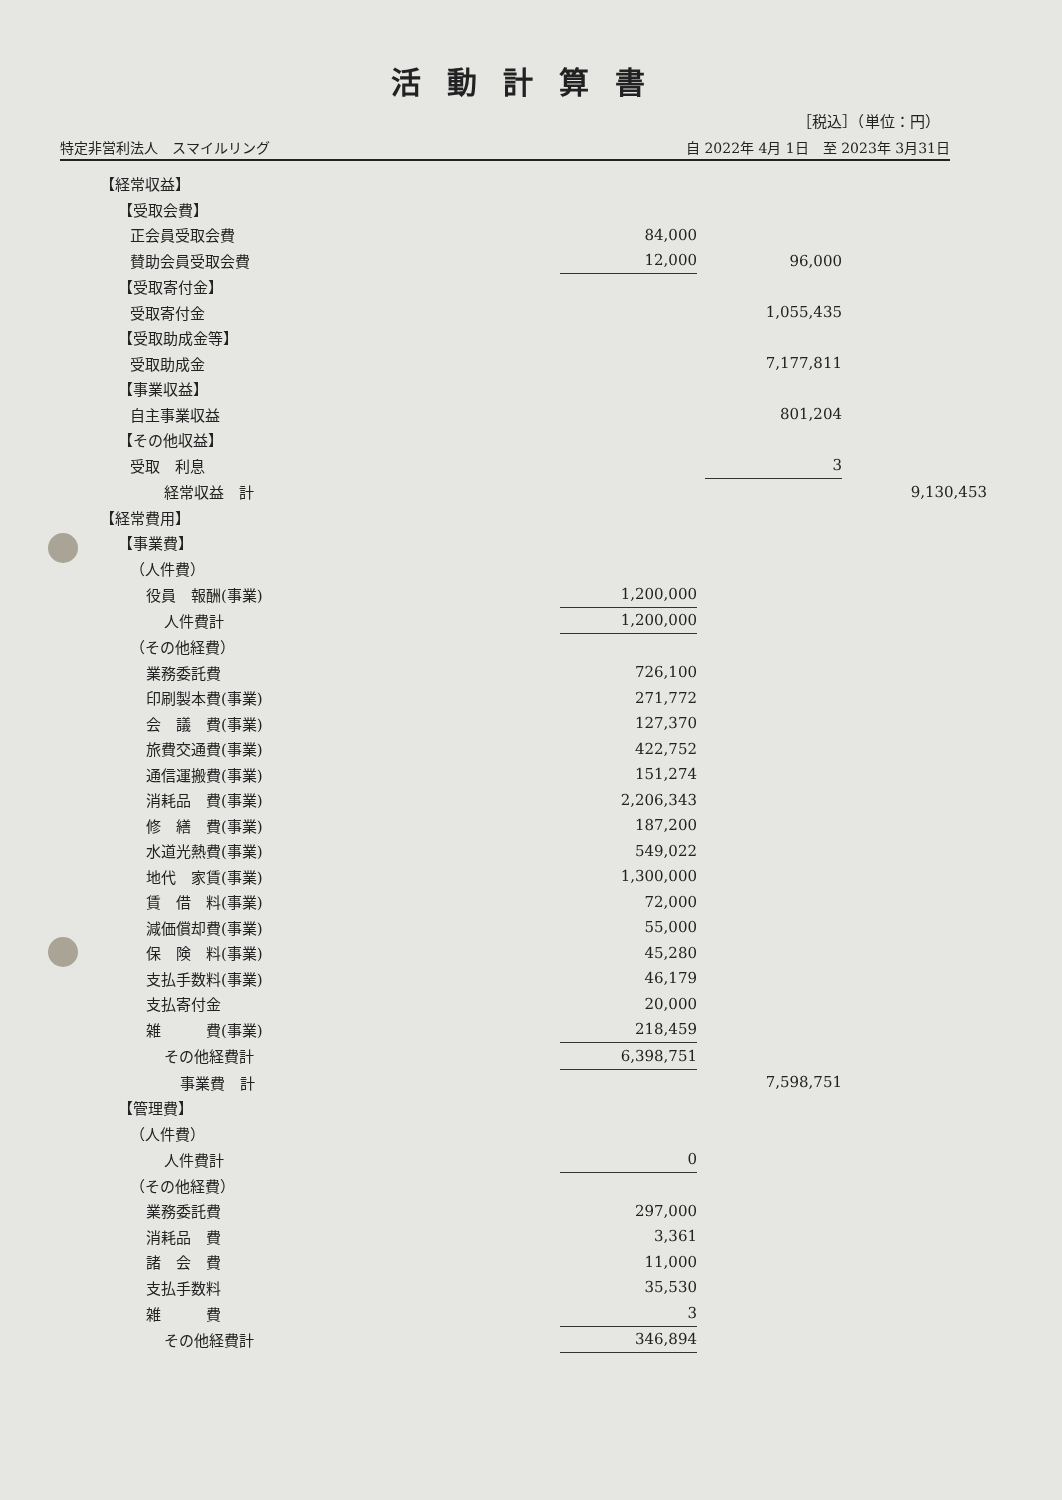活動計算書
［税込］（単位：円）
特定非営利法人　スマイルリング 自 2022年 4月 1日　至 2023年 3月31日
| 【経常収益】 | | | | | |
| 【受取会費】 | | | | | |
| 正会員受取会費 | 84,000 | | | | |
| 賛助会員受取会費 | 12,000 | | 96,000 | | |
| 【受取寄付金】 | | | | | |
| 受取寄付金 | | | 1,055,435 | | |
| 【受取助成金等】 | | | | | |
| 受取助成金 | | | 7,177,811 | | |
| 【事業収益】 | | | | | |
| 自主事業収益 | | | 801,204 | | |
| 【その他収益】 | | | | | |
| 受取 利息 | | | 3 | | |
| 経常収益 計 | | | | | 9,130,453 |
| 【経常費用】 | | | | | |
| 【事業費】 | | | | | |
| （人件費） | | | | | |
| 役員 報酬(事業) | 1,200,000 | | | | |
| 人件費計 | 1,200,000 | | | | |
| （その他経費） | | | | | |
| 業務委託費 | 726,100 | | | | |
| 印刷製本費(事業) | 271,772 | | | | |
| 会 議 費(事業) | 127,370 | | | | |
| 旅費交通費(事業) | 422,752 | | | | |
| 通信運搬費(事業) | 151,274 | | | | |
| 消耗品 費(事業) | 2,206,343 | | | | |
| 修 繕 費(事業) | 187,200 | | | | |
| 水道光熱費(事業) | 549,022 | | | | |
| 地代 家賃(事業) | 1,300,000 | | | | |
| 賃 借 料(事業) | 72,000 | | | | |
| 減価償却費(事業) | 55,000 | | | | |
| 保 険 料(事業) | 45,280 | | | | |
| 支払手数料(事業) | 46,179 | | | | |
| 支払寄付金 | 20,000 | | | | |
| 雑 費(事業) | 218,459 | | | | |
| その他経費計 | 6,398,751 | | | | |
| 事業費 計 | | | 7,598,751 | | |
| 【管理費】 | | | | | |
| （人件費） | | | | | |
| 人件費計 | 0 | | | | |
| （その他経費） | | | | | |
| 業務委託費 | 297,000 | | | | |
| 消耗品 費 | 3,361 | | | | |
| 諸 会 費 | 11,000 | | | | |
| 支払手数料 | 35,530 | | | | |
| 雑 費 | 3 | | | | |
| その他経費計 | 346,894 | | | | |